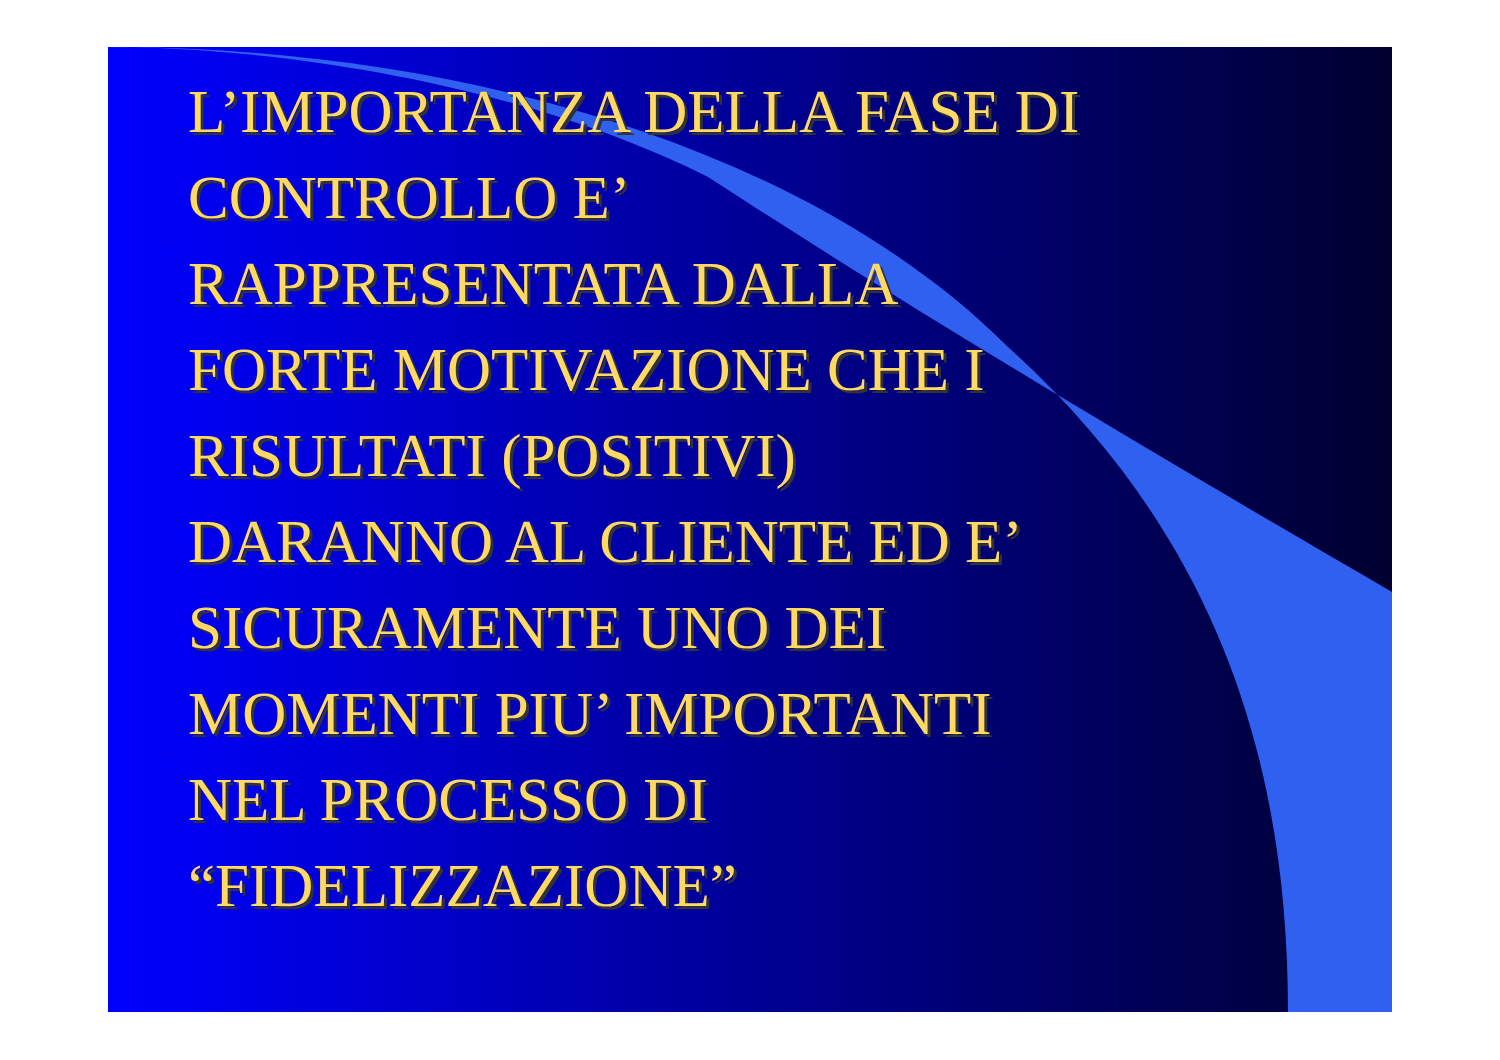L’IMPORTANZA DELLA FASE DI
CONTROLLO E’
RAPPRESENTATA DALLA
FORTE MOTIVAZIONE CHE I
RISULTATI (POSITIVI)
DARANNO AL CLIENTE ED E’
SICURAMENTE UNO DEI
MOMENTI PIU’ IMPORTANTI
NEL PROCESSO DI
“FIDELIZZAZIONE”